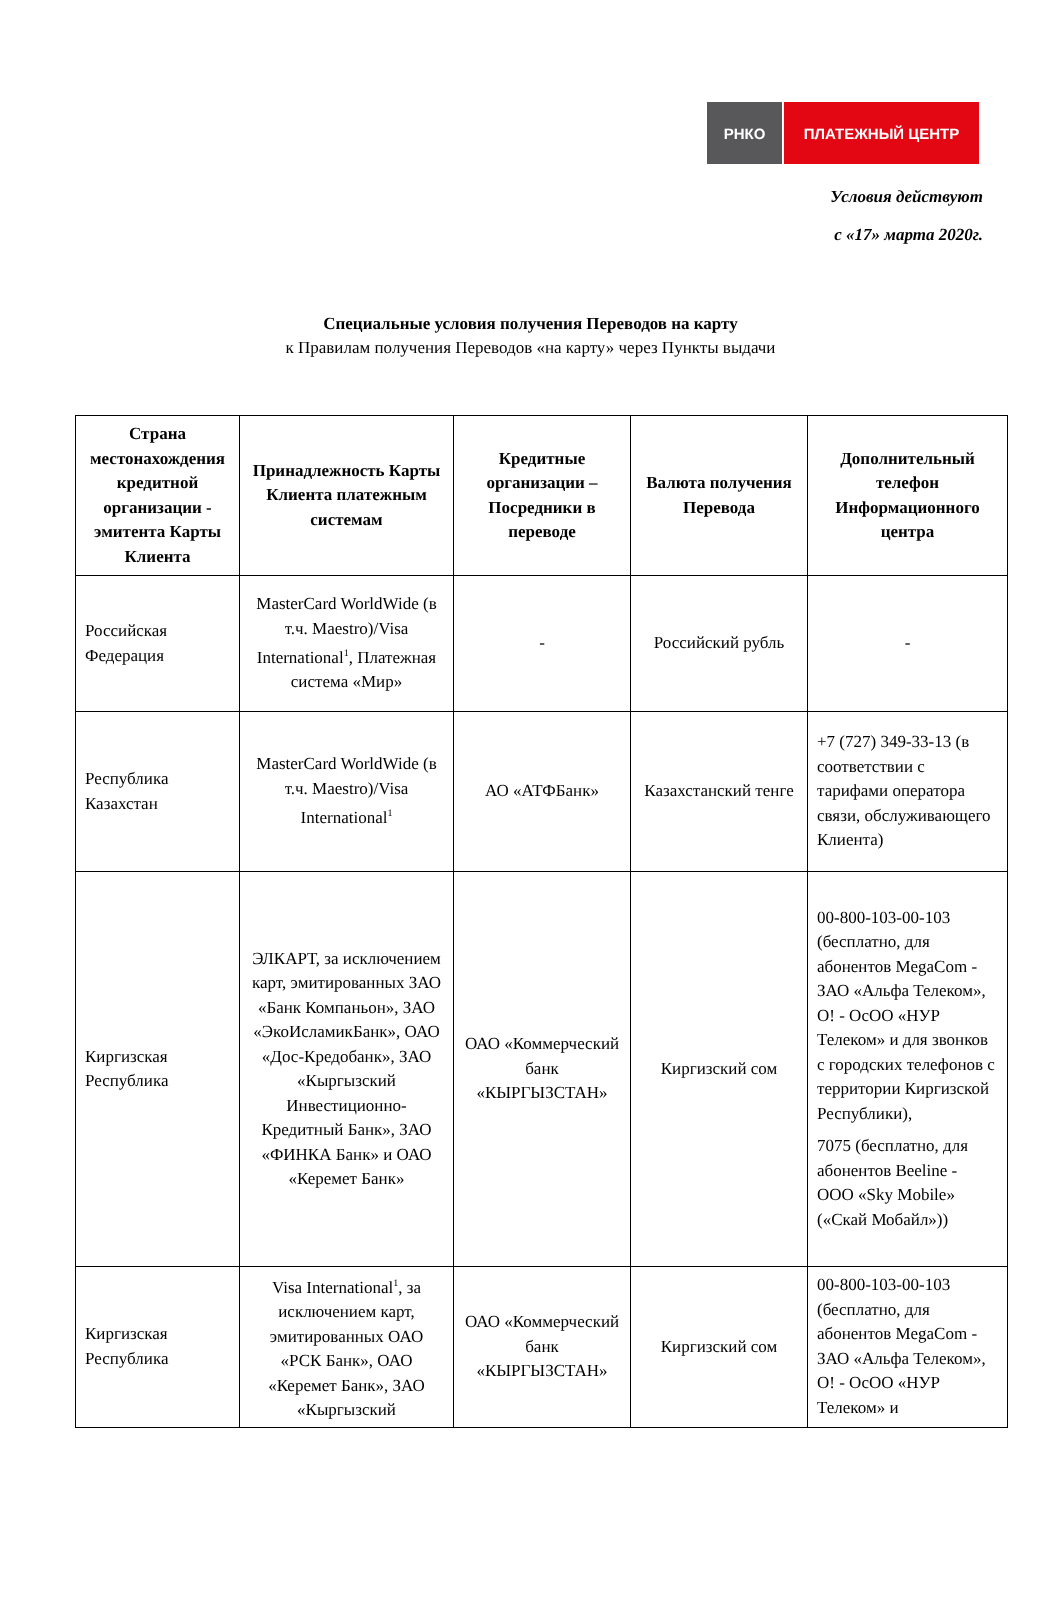РНКО ПЛАТЕЖНЫЙ ЦЕНТР
Условия действуют
с «17» марта 2020г.
Специальные условия получения Переводов на карту
к Правилам получения Переводов «на карту» через Пункты выдачи
| Страна местонахождения кредитной организации - эмитента Карты Клиента | Принадлежность Карты Клиента платежным системам | Кредитные организации – Посредники в переводе | Валюта получения Перевода | Дополнительный телефон Информационного центра |
| --- | --- | --- | --- | --- |
| Российская Федерация | MasterCard WorldWide (в т.ч. Maestro)/Visa International<sup>1</sup>, Платежная система «Мир» | - | Российский рубль | - |
| Республика Казахстан | MasterCard WorldWide (в т.ч. Maestro)/Visa International<sup>1</sup> | АО «АТФБанк» | Казахстанский тенге | +7 (727) 349-33-13 (в соответствии с тарифами оператора связи, обслуживающего Клиента) |
| Киргизская Республика | ЭЛКАРТ, за исключением карт, эмитированных ЗАО «Банк Компаньон», ЗАО «ЭкоИсламикБанк», ОАО «Дос-Кредобанк», ЗАО «Кыргызский Инвестиционно-Кредитный Банк», ЗАО «ФИНКА Банк» и ОАО «Керемет Банк» | ОАО «Коммерческий банк «КЫРГЫЗСТАН» | Киргизский сом | 00-800-103-00-103 (бесплатно, для абонентов MegaCom - ЗАО «Альфа Телеком», О! - ОсОО «НУР Телеком» и для звонков с городских телефонов с территории Киргизской Республики), 7075 (бесплатно, для абонентов Beeline - ООО «Sky Mobile» («Скай Мобайл»)) |
| Киргизская Республика | Visa International<sup>1</sup>, за исключением карт, эмитированных ОАО «РСК Банк», ОАО «Керемет Банк», ЗАО «Кыргызский | ОАО «Коммерческий банк «КЫРГЫЗСТАН» | Киргизский сом | 00-800-103-00-103 (бесплатно, для абонентов MegaCom - ЗАО «Альфа Телеком», О! - ОсОО «НУР Телеком» и |